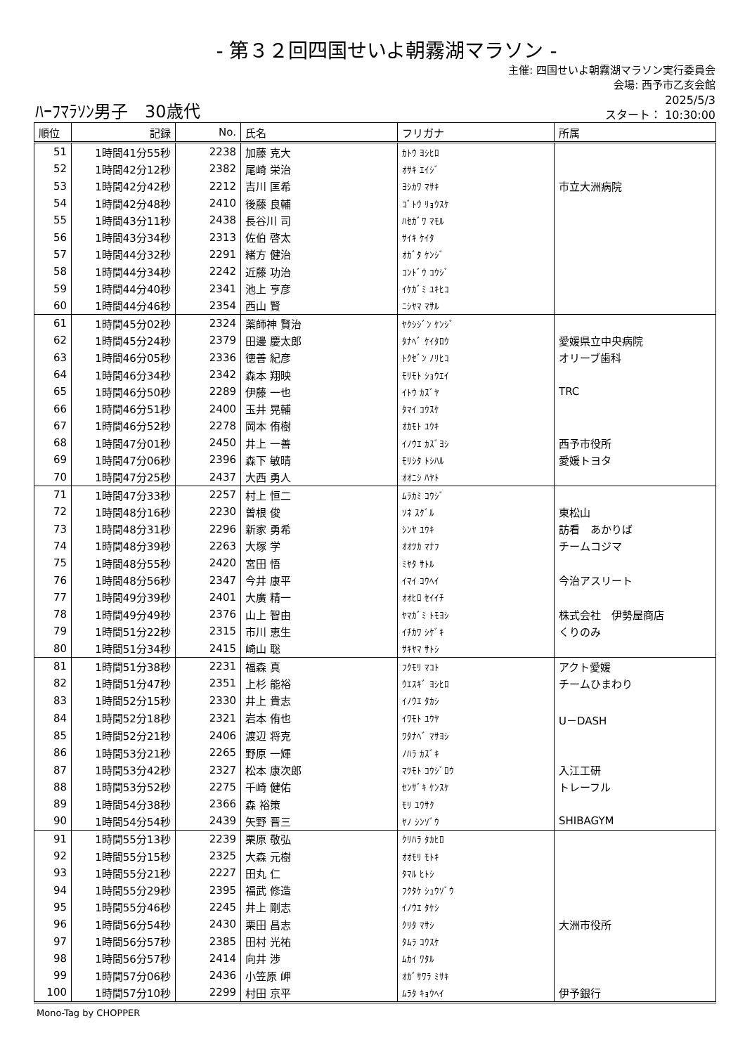- 第３２回四国せいよ朝霧湖マラソン -
主催: 四国せいよ朝霧湖マラソン実行委員会
会場: 西予市乙亥会館
ﾊｰﾌﾏﾗｿﾝ男子　30歳代
2025/5/3
スタート： 10:30:00
| 順位 | 記録 | No. | 氏名 | フリガナ | 所属 |
| --- | --- | --- | --- | --- | --- |
| 51 | 1時間41分55秒 | 2238 | 加藤 克大 | ｶﾄｳ ﾖｼﾋﾛ | |
| 52 | 1時間42分12秒 | 2382 | 尾崎 栄治 | ｵｻｷ ｴｲｼﾞ | |
| 53 | 1時間42分42秒 | 2212 | 吉川 匡希 | ﾖｼｶﾜ ﾏｻｷ | 市立大洲病院 |
| 54 | 1時間42分48秒 | 2410 | 後藤 良輔 | ｺﾞﾄｳ ﾘｮｳｽｹ | |
| 55 | 1時間43分11秒 | 2438 | 長谷川 司 | ﾊｾｶﾞﾜ ﾏﾓﾙ | |
| 56 | 1時間43分34秒 | 2313 | 佐伯 啓太 | ｻｲｷ ｹｲﾀ | |
| 57 | 1時間44分32秒 | 2291 | 緒方 健治 | ｵｶﾞﾀ ｹﾝｼﾞ | |
| 58 | 1時間44分34秒 | 2242 | 近藤 功治 | ｺﾝﾄﾞｳ ｺｳｼﾞ | |
| 59 | 1時間44分40秒 | 2341 | 池上 亨彦 | ｲｹｶﾞﾐ ﾕｷﾋｺ | |
| 60 | 1時間44分46秒 | 2354 | 西山 賢 | ﾆｼﾔﾏ ﾏｻﾙ | |
| 61 | 1時間45分02秒 | 2324 | 薬師神 賢治 | ﾔｸｼｼﾞﾝ ｹﾝｼﾞ | |
| 62 | 1時間45分24秒 | 2379 | 田邊 慶太郎 | ﾀﾅﾍﾞ ｹｲﾀﾛｳ | 愛媛県立中央病院 |
| 63 | 1時間46分05秒 | 2336 | 徳善 紀彦 | ﾄｸｾﾞﾝ ﾉﾘﾋｺ | オリーブ歯科 |
| 64 | 1時間46分34秒 | 2342 | 森本 翔映 | ﾓﾘﾓﾄ ｼｮｳｴｲ | |
| 65 | 1時間46分50秒 | 2289 | 伊藤 一也 | ｲﾄｳ ｶｽﾞﾔ | TRC |
| 66 | 1時間46分51秒 | 2400 | 玉井 晃輔 | ﾀﾏｲ ｺｳｽｹ | |
| 67 | 1時間46分52秒 | 2278 | 岡本 侑樹 | ｵｶﾓﾄ ﾕｳｷ | |
| 68 | 1時間47分01秒 | 2450 | 井上 一善 | ｲﾉｳｴ ｶｽﾞﾖｼ | 西予市役所 |
| 69 | 1時間47分06秒 | 2396 | 森下 敏晴 | ﾓﾘｼﾀ ﾄｼﾊﾙ | 愛媛トヨタ |
| 70 | 1時間47分25秒 | 2437 | 大西 勇人 | ｵｵﾆｼ ﾊﾔﾄ | |
| 71 | 1時間47分33秒 | 2257 | 村上 恒二 | ﾑﾗｶﾐ ｺｳｼﾞ | |
| 72 | 1時間48分16秒 | 2230 | 曽根 俊 | ｿﾈ ｽｸﾞﾙ | 東松山 |
| 73 | 1時間48分31秒 | 2296 | 新家 勇希 | ｼﾝﾔ ﾕｳｷ | 訪看 あかりば |
| 74 | 1時間48分39秒 | 2263 | 大塚 学 | ｵｵﾂｶ ﾏﾅﾌ | チームコジマ |
| 75 | 1時間48分55秒 | 2420 | 宮田 悟 | ﾐﾔﾀ ｻﾄﾙ | |
| 76 | 1時間48分56秒 | 2347 | 今井 康平 | ｲﾏｲ ｺｳﾍｲ | 今治アスリート |
| 77 | 1時間49分39秒 | 2401 | 大廣 精一 | ｵｵﾋﾛ ｾｲｲﾁ | |
| 78 | 1時間49分49秒 | 2376 | 山上 智由 | ﾔﾏｶﾞﾐ ﾄﾓﾖｼ | 株式会社 伊勢屋商店 |
| 79 | 1時間51分22秒 | 2315 | 市川 恵生 | ｲﾁｶﾜ ｼｹﾞｷ | くりのみ |
| 80 | 1時間51分34秒 | 2415 | 崎山 聡 | ｻｷﾔﾏ ｻﾄｼ | |
| 81 | 1時間51分38秒 | 2231 | 福森 真 | ﾌｸﾓﾘ ﾏｺﾄ | アクト愛媛 |
| 82 | 1時間51分47秒 | 2351 | 上杉 能裕 | ｳｴｽｷﾞ ﾖｼﾋﾛ | チームひまわり |
| 83 | 1時間52分15秒 | 2330 | 井上 貴志 | ｲﾉｳｴ ﾀｶｼ | |
| 84 | 1時間52分18秒 | 2321 | 岩本 侑也 | ｲﾜﾓﾄ ﾕｳﾔ | U－DASH |
| 85 | 1時間52分21秒 | 2406 | 渡辺 将克 | ﾜﾀﾅﾍﾞ ﾏｻﾖｼ | |
| 86 | 1時間53分21秒 | 2265 | 野原 一輝 | ﾉﾊﾗ ｶｽﾞｷ | |
| 87 | 1時間53分42秒 | 2327 | 松本 康次郎 | ﾏﾂﾓﾄ ｺｳｼﾞﾛｳ | 入江工研 |
| 88 | 1時間53分52秒 | 2275 | 千崎 健佑 | ｾﾝｻﾞｷ ｹﾝｽｹ | トレーフル |
| 89 | 1時間54分38秒 | 2366 | 森 裕策 | ﾓﾘ ﾕｳｻｸ | |
| 90 | 1時間54分54秒 | 2439 | 矢野 晋三 | ﾔﾉ ｼﾝｿﾞｳ | SHIBAGYM |
| 91 | 1時間55分13秒 | 2239 | 栗原 敬弘 | ｸﾘﾊﾗ ﾀｶﾋﾛ | |
| 92 | 1時間55分15秒 | 2325 | 大森 元樹 | ｵｵﾓﾘ ﾓﾄｷ | |
| 93 | 1時間55分21秒 | 2227 | 田丸 仁 | ﾀﾏﾙ ﾋﾄｼ | |
| 94 | 1時間55分29秒 | 2395 | 福武 修造 | ﾌｸﾀｹ ｼｭｳｿﾞｳ | |
| 95 | 1時間55分46秒 | 2245 | 井上 剛志 | ｲﾉｳｴ ﾀｹｼ | |
| 96 | 1時間56分54秒 | 2430 | 栗田 昌志 | ｸﾘﾀ ﾏｻｼ | 大洲市役所 |
| 97 | 1時間56分57秒 | 2385 | 田村 光祐 | ﾀﾑﾗ ｺｳｽｹ | |
| 98 | 1時間56分57秒 | 2414 | 向井 渉 | ﾑｶｲ ﾜﾀﾙ | |
| 99 | 1時間57分06秒 | 2436 | 小笠原 岬 | ｵｶﾞｻﾜﾗ ﾐｻｷ | |
| 100 | 1時間57分10秒 | 2299 | 村田 京平 | ﾑﾗﾀ ｷｮｳﾍｲ | 伊予銀行 |
Mono-Tag by CHOPPER